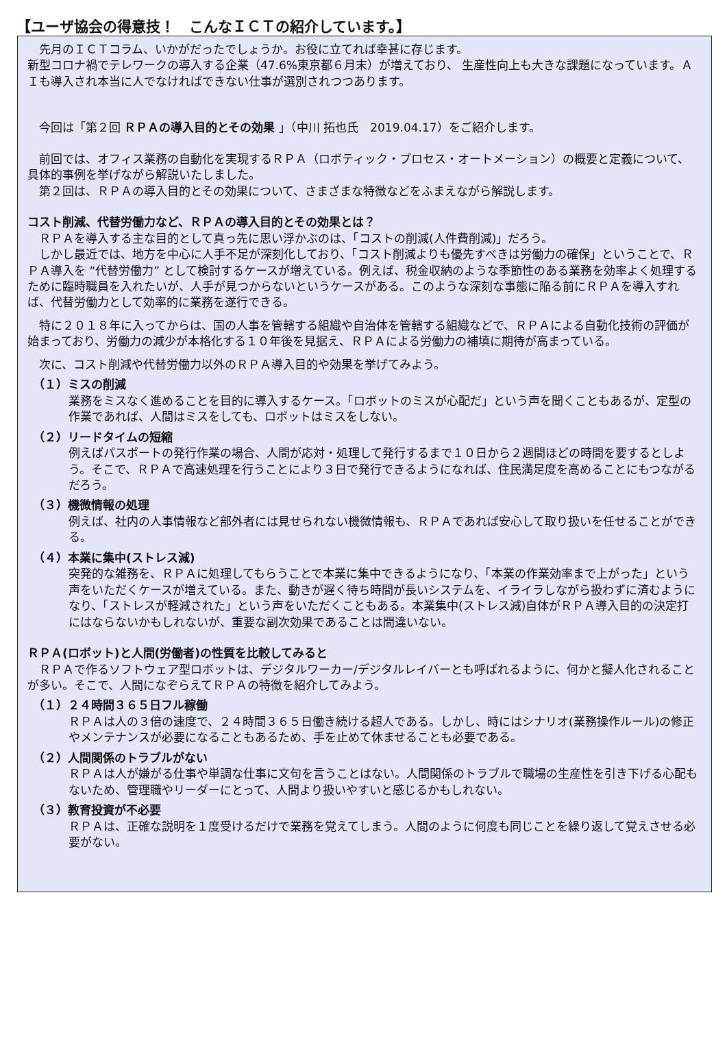【ユーザ協会の得意技！　こんなＩＣＴの紹介しています。】
　先月のＩＣＴコラム、いかがだったでしょうか。お役に立てれば幸甚に存じます。
新型コロナ禍でテレワークの導入する企業（47.6%東京都６月末）が増えており、 生産性向上も大きな課題になっています。ＡＩも導入され本当に人でなければできない仕事が選別されつつあります。
　今回は「第２回 ＲＰＡの導入目的とその効果 」（中川 拓也氏　2019.04.17）をご紹介します。
　前回では、オフィス業務の自動化を実現するＲＰＡ（ロボティック・プロセス・オートメーション）の概要と定義について、具体的事例を挙げながら解説いたしました。
　第２回は、ＲＰＡの導入目的とその効果について、さまざまな特徴などをふまえながら解説します。
コスト削減、代替労働力など、ＲＰＡの導入目的とその効果とは？
　ＲＰＡを導入する主な目的として真っ先に思い浮かぶのは、「コストの削減(人件費削減)」だろう。
　しかし最近では、地方を中心に人手不足が深刻化しており、「コスト削減よりも優先すべきは労働力の確保」ということで、ＲＰＡ導入を “代替労働力” として検討するケースが増えている。例えば、税金収納のような季節性のある業務を効率よく処理するために臨時職員を入れたいが、人手が見つからないというケースがある。このような深刻な事態に陥る前にＲＰＡを導入すれば、代替労働力として効率的に業務を遂行できる。
　特に２０１８年に入ってからは、国の人事を管轄する組織や自治体を管轄する組織などで、ＲＰＡによる自動化技術の評価が始まっており、労働力の減少が本格化する１０年後を見据え、ＲＰＡによる労働力の補填に期待が高まっている。
　次に、コスト削減や代替労働力以外のＲＰＡ導入目的や効果を挙げてみよう。
（１）ミスの削減
業務をミスなく進めることを目的に導入するケース。「ロボットのミスが心配だ」という声を聞くこともあるが、定型の作業であれば、人間はミスをしても、ロボットはミスをしない。
（２）リードタイムの短縮
例えばパスポートの発行作業の場合、人間が応対・処理して発行するまで１０日から２週間ほどの時間を要するとしよう。そこで、ＲＰＡで高速処理を行うことにより３日で発行できるようになれば、住民満足度を高めることにもつながるだろう。
（３）機微情報の処理
例えば、社内の人事情報など部外者には見せられない機微情報も、ＲＰＡであれば安心して取り扱いを任せることができる。
（４）本業に集中(ストレス減)
突発的な雑務を、ＲＰＡに処理してもらうことで本業に集中できるようになり、「本業の作業効率まで上がった」という声をいただくケースが増えている。また、動きが遅く待ち時間が長いシステムを、イライラしながら扱わずに済むようになり、「ストレスが軽減された」という声をいただくこともある。本業集中(ストレス減)自体がＲＰＡ導入目的の決定打にはならないかもしれないが、重要な副次効果であることは間違いない。
ＲＰＡ(ロボット)と人間(労働者)の性質を比較してみると
　ＲＰＡで作るソフトウェア型ロボットは、デジタルワーカー/デジタルレイバーとも呼ばれるように、何かと擬人化されることが多い。そこで、人間になぞらえてＲＰＡの特徴を紹介してみよう。
（１）２４時間３６５日フル稼働
ＲＰＡは人の３倍の速度で、２４時間３６５日働き続ける超人である。しかし、時にはシナリオ(業務操作ルール)の修正やメンテナンスが必要になることもあるため、手を止めて休ませることも必要である。
（２）人間関係のトラブルがない
ＲＰＡは人が嫌がる仕事や単調な仕事に文句を言うことはない。人間関係のトラブルで職場の生産性を引き下げる心配もないため、管理職やリーダーにとって、人間より扱いやすいと感じるかもしれない。
（３）教育投資が不必要
ＲＰＡは、正確な説明を１度受けるだけで業務を覚えてしまう。人間のように何度も同じことを繰り返して覚えさせる必要がない。